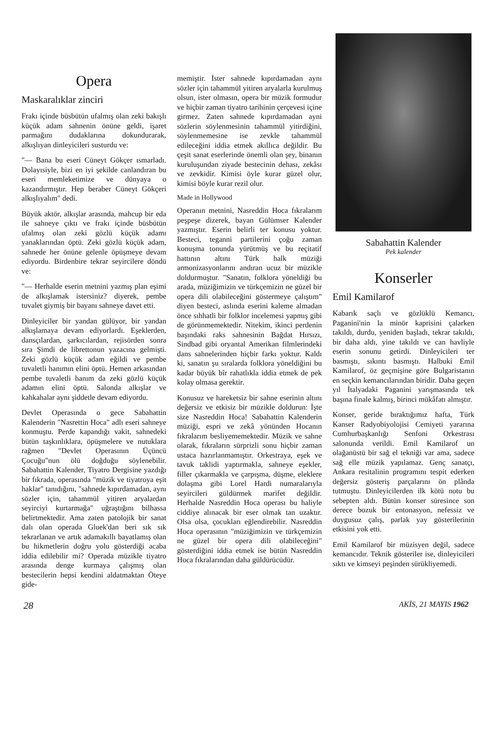Opera
Maskaralıklar zinciri
Frakı içinde büsbütün ufalmış olan zeki bakışlı küçük adam sahnenin önüne geldi, işaret parmağını dudaklarına dokundurarak, alkışlıyan dinleyicileri susturdu ve:
"— Bana bu eseri Cüneyt Gökçer ısmarladı. Dolayısiyle, bizi en iyi şekilde canlandıran bu eseri memleke­timize ve dünyaya o kazandırmıştır. Hep beraber Cüneyt Gökçeri alkışlıyalım" dedi.
Büyük aktör, alkışlar arasında, mahcup bir eda ile sahneye çıktı ve frakı içinde büsbütün ufalmış olan zeki gözlü küçük adamı yanaklarından öptü. Zeki gözlü küçük adam, sahnede her önüne gelenle öpüşmeye devam ediyordu. Birdenbire tekrar seyircilere döndü ve:
"— Herhalde eserin metnini yazmış plan eşimi de alkışlamak istersiniz? diyerek, pembe tuvalet giymiş bir bayanı sahneye davet etti.
Dinleyiciler bir yandan gülüyor, bir yandan alkışlamaya devam ediyorlardı. Eşeklerden, dansçılardan, şarkıcılardan, rejisörden sonra sıra Şimdi de librettonun yazacına gelmişti. Zeki gözlü küçük adam eğildi ve pembe tuvaletli hanımın elini öptü. Hemen arkasından pembe tuvaletli hanım da zeki gözlü küçük adamın elini öptü. Salonda alkışlar ve kahkahalar aynı şiddetle devam ediyordu.
Devlet Operasında o gece Sabahattin Kalenderin "Nasrettin Hoca" adlı eseri sahneye konmuştu. Perde kapandığı vakit, sahnedeki bütün taşkınlıklara, öpüşmelere ve nutuklara rağmen "Devlet Operasının Üçüncü Çocuğu"nun ölü doğduğu söylenebilir. Sabahattin Kalender, Tiyatro Dergisine yazdığı bir fıkrada, operasında "müzik ve tiyatroya eşit haklar" tanıdığını, "sahnede kıpırdamadan, aynı sözler için, tahammül yitiren aryalardan seyirciyi kurtarmağa" uğraştığını bilhassa belirtmektedir. Ama zaten patolojik bir sanat dalı olan operada Gluek'dan beri sık sık tekrarlanan ve artık adamakıllı bayatlamış olan bu hikmetlerin doğru yolu gösterdiği acaba iddia edilebilir mi? Operada müzikle tiyatro arasında denge kurmaya çalışmış olan bestecilerin hepsi kendini aldatmaktan Öteye gide-
memiştir. İster sahnede kıpırdamadan aynı sözler için tahammül yitiren aryalarla kurulmuş olsun, ister olmasın, opera bir müzik formudur ve hiçbir zaman tiyatro tarihinin çerçevesi içine girmez. Zaten sahnede kıpırdamadan ayni sözlerin söylenmesinin tahammül yitirdiğini, söylenmemesine ise zevkle tahammül edileceğini iddia etmek akıllıca değildir. Bu çeşit sanat eserlerinde önemli olan şey, binanın kuruluşundan ziyade bestecinin dehası, zekâsı ve zevkidir. Kimisi öyle kurar güzel olur, kimisi böyle kurar rezil olur.
Made in Hollywood
Operanın metnini, Nasreddin Hoca fıkralarım peşpeşe dizerek, bayan Gülümser Kalender yazmıştır. Eserin belirli ter konusu yoktur. Besteci, teganni partilerini çoğu zaman konuşma tonunda yürütmüş ve bu reçitatif hattının altını Türk halk müziği armonizasyonlarını andıran ucuz bir müzikle doldurmuştur. "Sanatın, folklora yöneldiği bu arada, müziğimizin ve türkçemizin ne güzel bir opera dili olabileceğini göstermeye çalıştım" diyen besteci, aslında eserini kaleme almadan önce sıhhatli bir folklor incelemesi yapmış gibi de görünmemektedir. Nitekim, ikinci perdenin başındaki raks sahnesinin Bağdat Hırsızı, Sindbad gibi oryantal Amerikan filmlerindeki dans sahnelerinden hiçbir farkı yoktur. Kaldı ki, sanatın şu sıralarda folklora yöneldiğini bu kadar büyük bîr rahatlıkla iddia etmek de pek kolay olmasa gerektir.
Konusuz ve hareketsiz bir sahne eserinin altını değersiz ve etkisiz bir müzikle doldurun: İşte size Nasreddin Hoca! Sabahattin Kalenderin müziği, espri ve zekâ yönünden Hocanın fıkralarım besliyememektedir. Müzik ve sahne olarak, fıkraların sürprizli sonu hiçbir zaman ustaca hazırlanmamıştır. Orkestraya, eşek ve tavuk taklidi yaptırmakla, sahneye eşekler, filler çıkarmakla ve çarpışma, düşme, eleklere dolaşma gibi Lorel Hardi numaralarıyla seyircileri güldürmek marifet değildir. Herhalde Nasreddin Hoca operası bu haliyle ciddiye alınacak bir eser olmak tan uzaktır. Olsa olsa, çocukları eğlendirebilir. Nasreddin Hoca operasının "müziğimizin ve türkçemizin ne güzel bir opera dili olabileceğini" gösterdiğini iddia etmek ise bütün Nasreddin Hoca fıkralarından daha güldürücüdür.
Sabahattin Kalender
Pek kalender
Konserler
Emil Kamilarof
Kabarık saçlı ve gözlüklü Kemancı, Paganini'nin la minör kaprisini çalarken takıldı, durdu, yeniden başladı, tekrar takıldı, bir daha aldı, yine takıldı ve can havliyle eserin sonunu getirdi. Dinleyicileri ter basmıştı, sıkıntı basmıştı. Halbuki Emil Kamilarof, öz geçmişine göre Bulgaristanın en seçkin kemancılarından biridir. Daha geçen yıl İtalyadaki Paganini yarışmasında tek başına finale kalmış, birinci mükâfatı almıştır.
Konser, geride bıraktığımız hafta, Türk Kanser Radyobiyolojisi Cemiyeti yararına Cumhurbaşkanlığı Senfoni Orkestrası salonunda verildi. Emil Kamilarof un olağanüstü bir sağ el tekniği var ama, sadece sağ elle müzik yapılamaz. Genç sanatçı, Ankara resitalinin programını tespit ederken değersiz gösteriş parçalarını ön plânda tutmuştu. Dinleyicilerden ilk kötü notu bu sebepten aldı. Bütün konser süresince son derece bozuk bir entonasyon, nefessiz ve duygusuz çalış, parlak yay gösterilerinin etkisini yok etti.
Emil Kamilarof bir müzisyen değil, sadece kemancıdır. Teknik gösteriler ise, dinleyicileri sıktı ve kimseyi peşinden sürükliyemedi.
28 AKİS, 21 MAYIS 1962